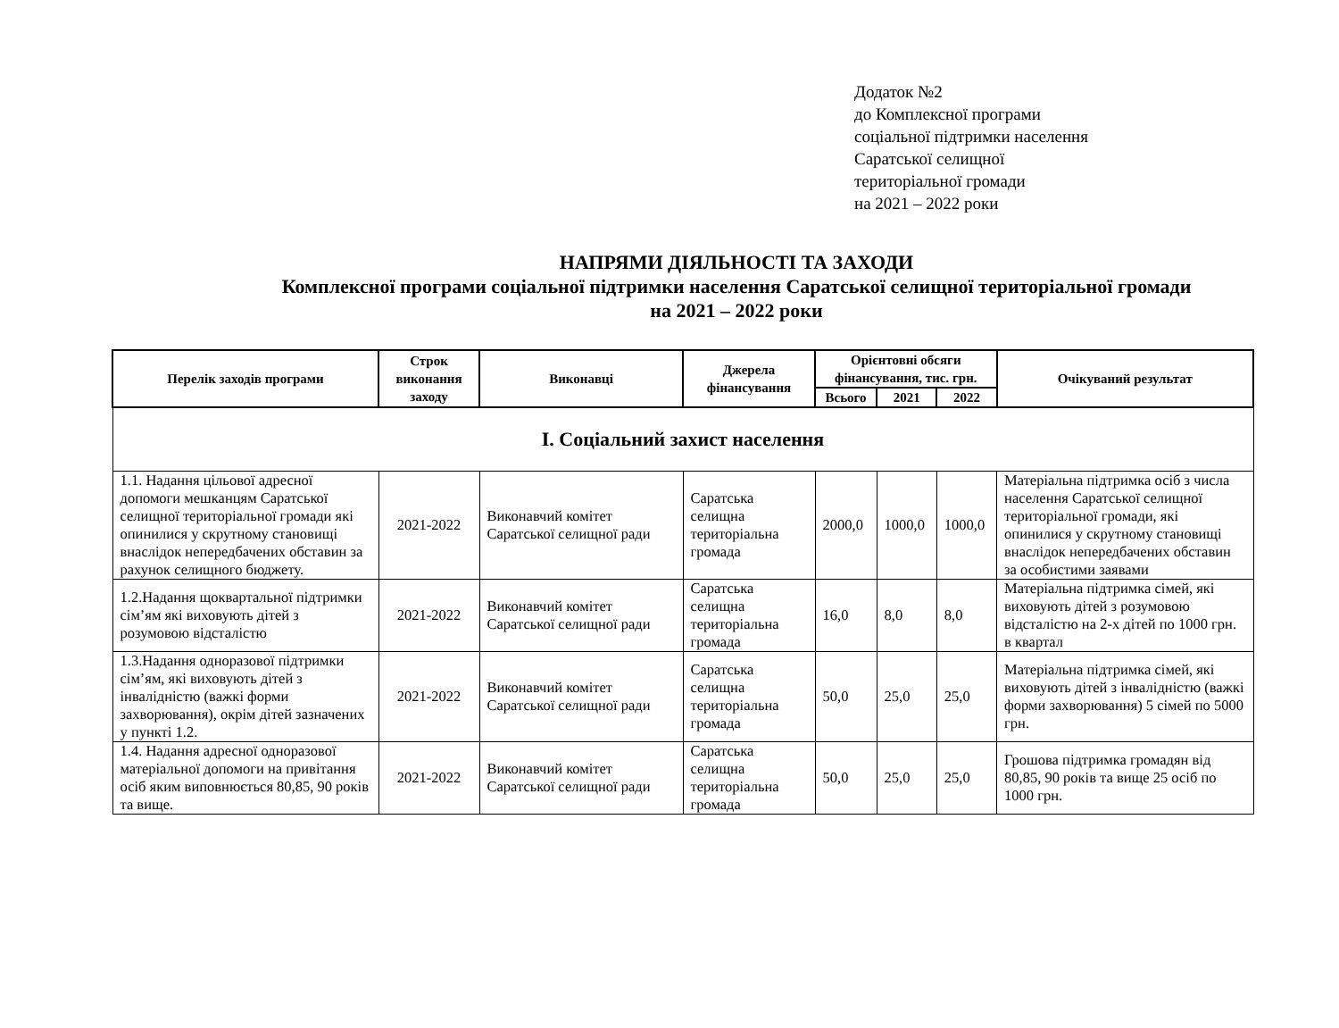Додаток №2
до Комплексної програми
соціальної підтримки населення
Саратської селищної
територіальної громади
на 2021 – 2022 роки
НАПРЯМИ ДІЯЛЬНОСТІ ТА ЗАХОДИ
Комплексної програми соціальної підтримки населення Саратської селищної територіальної громади
на 2021 – 2022 роки
| Перелік заходів програми | Строк виконання заходу | Виконавці | Джерела фінансування | Орієнтовні обсяги фінансування, тис. грн. | | | Очікуваний результат |
| --- | --- | --- | --- | --- | --- | --- | --- |
| | | | | Всього | 2021 | 2022 | |
| I. Соціальний захист населення | | | | | | | |
| 1.1. Надання цільової адресної допомоги мешканцям Саратської селищної територіальної громади які опинилися у скрутному становищі внаслідок непередбачених обставин за рахунок селищного бюджету. | 2021-2022 | Виконавчий комітет Саратської селищної ради | Саратська селищна територіальна громада | 2000,0 | 1000,0 | 1000,0 | Матеріальна підтримка осіб з числа населення Саратської селищної територіальної громади, які опинилися у скрутному становищі внаслідок непередбачених обставин за особистими заявами |
| 1.2.Надання щоквартальної підтримки сім’ям які виховують дітей з розумовою відсталістю | 2021-2022 | Виконавчий комітет Саратської селищної ради | Саратська селищна територіальна громада | 16,0 | 8,0 | 8,0 | Матеріальна підтримка сімей, які виховують дітей з розумовою відсталістю на 2-х дітей по 1000 грн. в квартал |
| 1.3.Надання одноразової підтримки сім’ям, які виховують дітей з інвалідністю (важкі форми захворювання), окрім дітей зазначених у пункті 1.2. | 2021-2022 | Виконавчий комітет Саратської селищної ради | Саратська селищна територіальна громада | 50,0 | 25,0 | 25,0 | Матеріальна підтримка сімей, які виховують дітей з інвалідністю (важкі форми захворювання) 5 сімей по 5000 грн. |
| 1.4. Надання адресної одноразової матеріальної допомоги на привітання осіб яким виповнюється 80,85, 90 років та вище. | 2021-2022 | Виконавчий комітет Саратської селищної ради | Саратська селищна територіальна громада | 50,0 | 25,0 | 25,0 | Грошова підтримка громадян від 80,85, 90 років та вище 25 осіб по 1000 грн. |